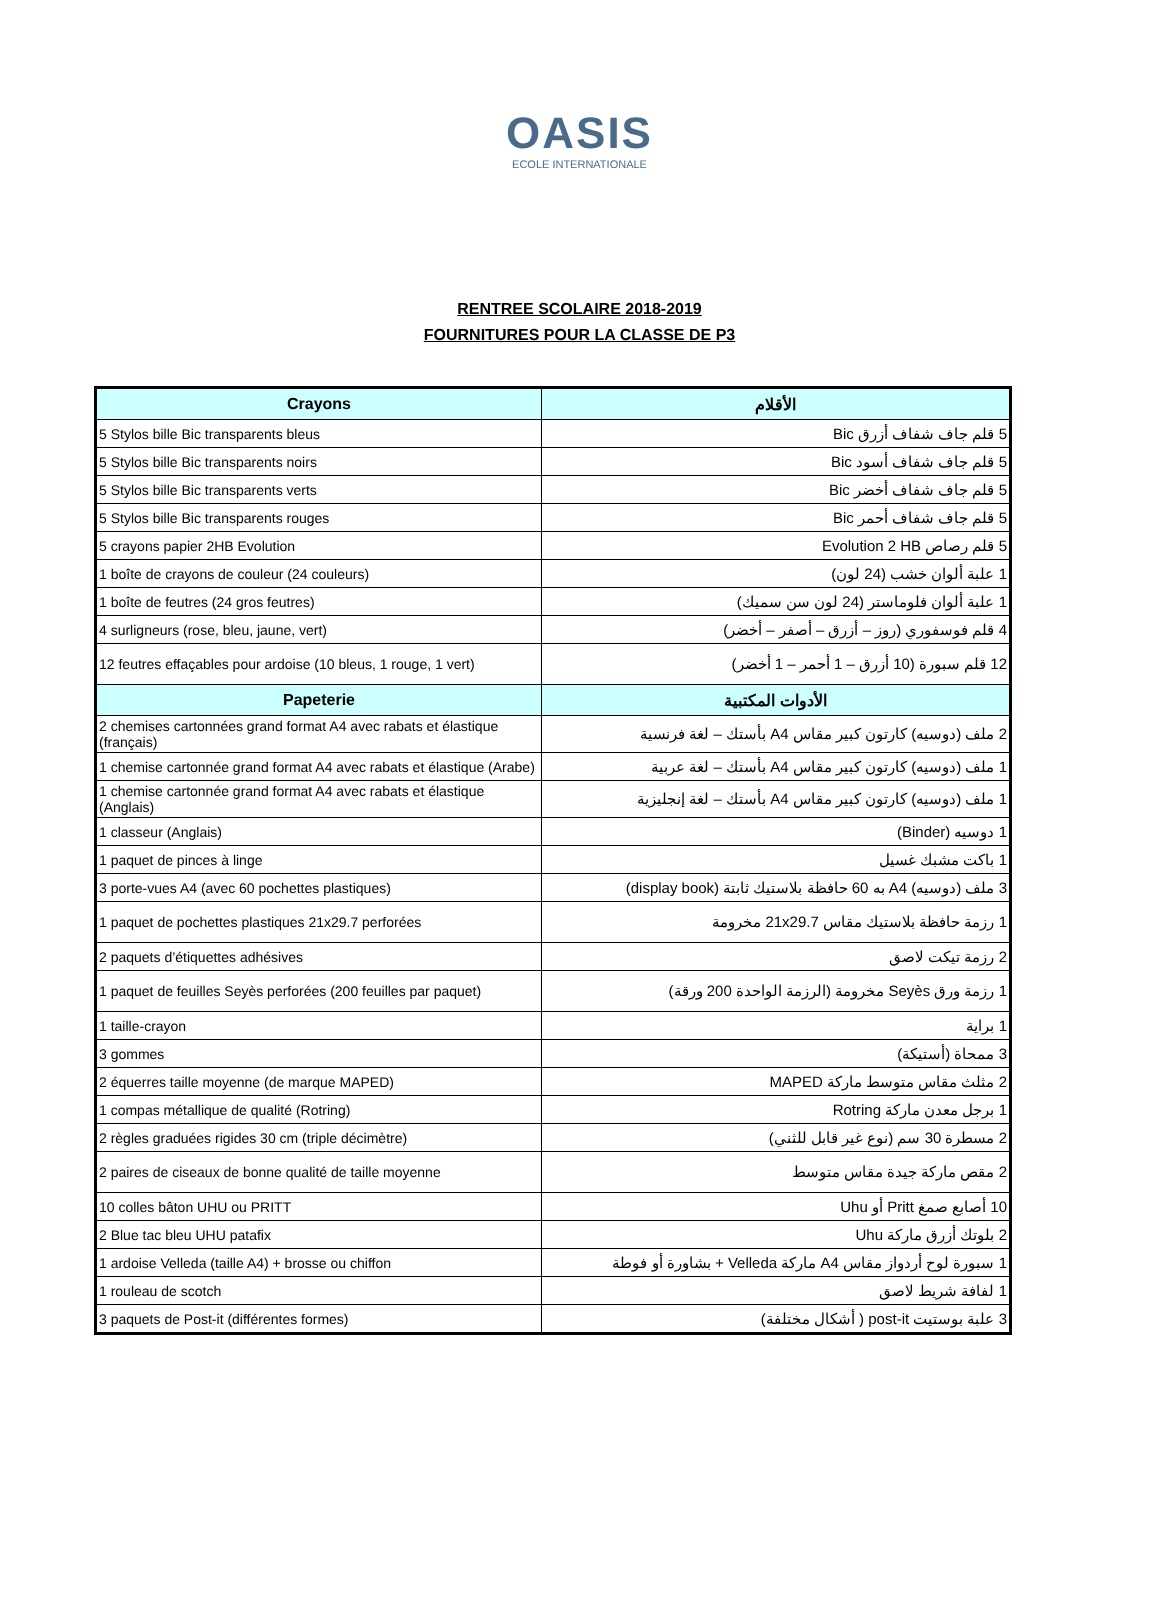OASIS
ECOLE INTERNATIONALE
RENTREE SCOLAIRE 2018-2019
FOURNITURES POUR LA CLASSE DE P3
| Crayons | الأقلام |
| --- | --- |
| 5 Stylos bille Bic transparents bleus | 5 قلم جاف شفاف أزرق Bic |
| 5 Stylos bille Bic transparents noirs | 5 قلم جاف شفاف أسود Bic |
| 5 Stylos bille Bic transparents verts | 5 قلم جاف شفاف أخضر Bic |
| 5 Stylos bille Bic transparents rouges | 5 قلم جاف شفاف أحمر Bic |
| 5 crayons papier 2HB Evolution | 5 قلم رصاص Evolution 2 HB |
| 1 boîte de crayons de couleur (24 couleurs) | 1 علبة ألوان خشب (24 لون) |
| 1 boîte de feutres (24 gros feutres) | 1 علبة ألوان فلوماستر (24 لون سن سميك) |
| 4 surligneurs (rose, bleu, jaune, vert) | 4 قلم فوسفوري (روز – أزرق – أصفر – أخضر) |
| 12 feutres effaçables pour ardoise (10 bleus, 1 rouge, 1 vert) | 12 قلم سبورة (10 أزرق – 1 أحمر – 1 أخضر) |
| Papeterie | الأدوات المكتبية |
| 2 chemises cartonnées grand format A4 avec rabats et élastique (français) | 2 ملف (دوسيه) كارتون كبير مقاس A4 بأستك – لغة فرنسية |
| 1 chemise cartonnée grand format A4 avec rabats et élastique (Arabe) | 1 ملف (دوسيه) كارتون كبير مقاس A4 بأستك – لغة عربية |
| 1 chemise cartonnée grand format A4 avec rabats et élastique (Anglais) | 1 ملف (دوسيه) كارتون كبير مقاس A4 بأستك – لغة إنجليزية |
| 1 classeur (Anglais) | 1 دوسيه (Binder) |
| 1 paquet de pinces à linge | 1 باكت مشبك غسيل |
| 3 porte-vues A4 (avec 60 pochettes plastiques) | 3 ملف (دوسيه) A4 به 60 حافظة بلاستيك ثابتة (display book) |
| 1 paquet de pochettes plastiques 21x29.7 perforées | 1 رزمة حافظة بلاستيك مقاس 21x29.7 مخرومة |
| 2 paquets d’étiquettes adhésives | 2 رزمة تيكت لاصق |
| 1 paquet de feuilles Seyès perforées (200 feuilles par paquet) | 1 رزمة ورق Seyès مخرومة (الرزمة الواحدة 200 ورقة) |
| 1 taille-crayon | 1 براية |
| 3 gommes | 3 ممحاة (أستيكة) |
| 2 équerres taille moyenne (de marque MAPED) | 2 مثلث مقاس متوسط ماركة MAPED |
| 1 compas métallique de qualité (Rotring) | 1 برجل معدن ماركة Rotring |
| 2 règles graduées rigides 30 cm (triple décimètre) | 2 مسطرة 30 سم (نوع غير قابل للثني) |
| 2 paires de ciseaux de bonne qualité de taille moyenne | 2 مقص ماركة جيدة مقاس متوسط |
| 10 colles bâton UHU ou PRITT | 10 أصابع صمغ Pritt أو Uhu |
| 2 Blue tac bleu UHU patafix | 2 بلوتك أزرق ماركة Uhu |
| 1 ardoise Velleda (taille A4) + brosse ou chiffon | 1 سبورة لوح أردواز مقاس A4 ماركة Velleda + بشاورة أو فوطة |
| 1 rouleau de scotch | 1 لفافة شريط لاصق |
| 3 paquets de Post-it (différentes formes) | 3 علبة بوستيت post-it ( أشكال مختلفة) |